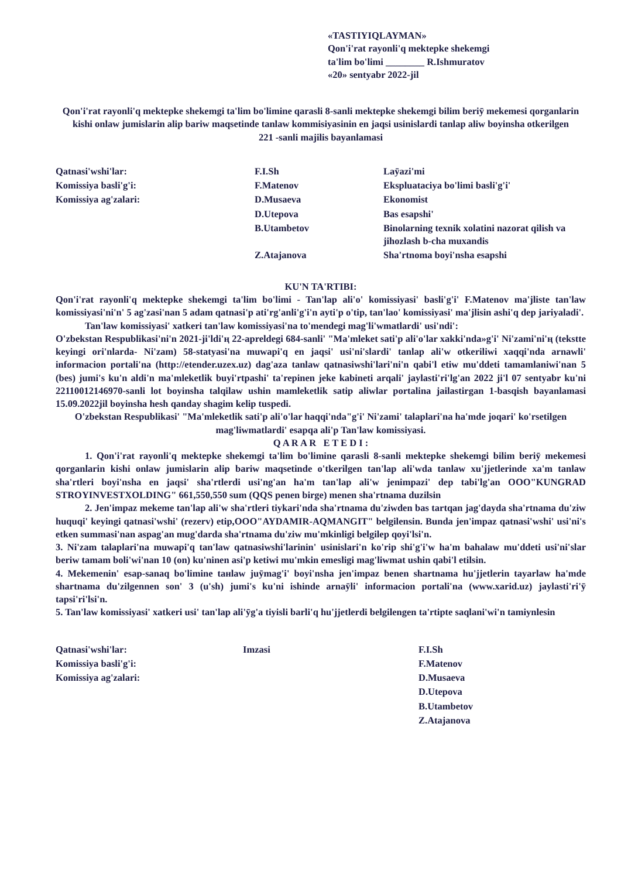«TASTIYIQLAYMAN»
Qon'i'rat rayonli'q mektepke shekemgi
ta'lim bo'limi ________ R.Ishmuratov
«20» sentyabr 2022-jil
Qon'i'rat rayonli'q mektepke shekemgi ta'lim bo'limine qarasli 8-sanli mektepke shekemgi bilim beriӯ mekemesi qorganlarin kishi onlaw jumislarin alip bariw maqsetinde tanlaw kommisiyasinin en jaqsi usinislardi tanlap aliw boyinsha otkerilgen
221 -sanli majilis bayanlamasi
| Qatnasi'wshi'lar: | F.I.Sh | Laӯazi'mi |
| Komissiya basli'g'i: | F.Matenov | Ekspluataciya bo'limi basli'g'i' |
| Komissiya ag'zalari: | D.Musaeva | Ekonomist |
| | D.Utepova | Bas esapshi' |
| | B.Utambetov | Binolarning texnik xolatini nazorat qilish va jihozlash b-cha muxandis |
| | Z.Atajanova | Sha'rtnoma boyi'nsha esapshi |
KU'N TA'RTIBI:
Qon'i'rat rayonli'q mektepke shekemgi ta'lim bo'limi - Tan'lap ali'o' komissiyasi' basli'g'i' F.Matenov ma'jliste tan'law komissiyasi'ni'n' 5 ag'zasi'nan 5 adam qatnasi'p ati'rg'anli'g'i'n ayti'p o'tip, tan'lao' komissiyasi' ma'jlisin ashi'q dep jariyaladi'.
Tan'law komissiyasi' xatkeri tan'law komissiyasi'na to'mendegi mag'li'wmatlardi' usi'ndi':
O'zbekstan Respublikasi'ni'n 2021-ji'ldi'ң 22-apreldegi 684-sanli' "Ma'mleket sati'p ali'o'lar xakki'nda»g'i' Ni'zami'ni'ң (tekstte keyingi ori'nlarda- Ni'zam) 58-statyasi'na muwapi'q en jaqsi' usi'ni'slardi' tanlap ali'w otkeriliwi xaqqi'nda arnawli' informacion portali'na (http://etender.uzex.uz) dag'aza tanlaw qatnasiwshi'lari'ni'n qabi'l etiw mu'ddeti tamamlaniwi'nan 5 (bes) jumi's ku'n aldi'n ma'mleketlik buyi'rtpashi' ta'repinen jeke kabineti arqali' jaylasti'ri'lg'an 2022 ji'l 07 sentyabr ku'ni 22110012146970-sanli lot boyinsha talqilaw ushin mamleketlik satip aliwlar portalina jailastirgan 1-basqish bayanlamasi 15.09.2022jil boyinsha hesh qanday shagim kelip tuspedi.
O'zbekstan Respublikasi' "Ma'mleketlik sati'p ali'o'lar haqqi'nda"g'i' Ni'zami' talaplari'na ha'mde joqari' ko'rsetilgen mag'liwmatlardi' esapqa ali'p Tan'law komissiyasi.
Q A R A R E T E D I :
1. Qon'i'rat rayonli'q mektepke shekemgi ta'lim bo'limine qarasli 8-sanli mektepke shekemgi bilim beriӯ mekemesi qorganlarin kishi onlaw jumislarin alip bariw maqsetinde o'tkerilgen tan'lap ali'wda tanlaw xu'jjetlerinde xa'm tanlaw sha'rtleri boyi'nsha en jaqsi' sha'rtlerdi usi'ng'an ha'm tan'lap ali'w jenimpazi' dep tabi'lg'an OOO"KUNGRAD STROYINVESTXOLDING" 661,550,550 sum (QQS penen birge) menen sha'rtnama duzilsin
2. Jen'impaz mekeme tan'lap ali'w sha'rtleri tiykari'nda sha'rtnama du'ziwden bas tartqan jag'dayda sha'rtnama du'ziw huquqi' keyingi qatnasi'wshi' (rezerv) etip,OOO"AYDAMIR-AQMANGIT" belgilensin. Bunda jen'impaz qatnasi'wshi' usi'ni's etken summasi'nan aspag'an mug'darda sha'rtnama du'ziw mu'mkinligi belgilep qoyi'lsi'n.
3. Ni'zam talaplari'na muwapi'q tan'law qatnasiwshi'larinin' usinislari'n ko'rip shi'g'i'w ha'm bahalaw mu'ddeti usi'ni'slar beriw tamam boli'wi'nan 10 (on) ku'ninen asi'p ketiwi mu'mkin emesligi mag'liwmat ushin qabi'l etilsin.
4. Mekemenin' esap-sanaq bo'limine taнlaw juӯmag'i' boyi'nsha jen'impaz benen shartnama hu'jjetlerin tayarlaw ha'mde shartnama du'zilgennen son' 3 (u'sh) jumi's ku'ni ishinde arnaӯli' informacion portali'na (www.xarid.uz) jaylasti'ri'ӯ tapsi'ri'lsi'n.
5. Tan'law komissiyasi' xatkeri usi' tan'lap ali'ӯg'a tiyisli barli'q hu'jjetlerdi belgilengen ta'rtipte saqlani'wi'n tamiynlesin
| Qatnasi'wshi'lar: | Imzasi | F.I.Sh |
| Komissiya basli'g'i: | | F.Matenov |
| Komissiya ag'zalari: | | D.Musaeva |
| | | D.Utepova |
| | | B.Utambetov |
| | | Z.Atajanova |